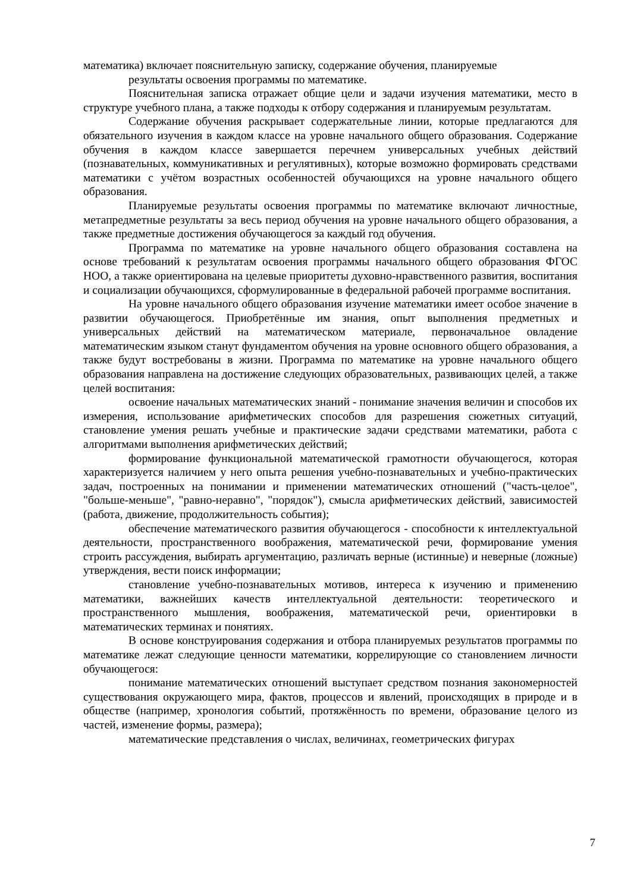математика) включает пояснительную записку, содержание обучения, планируемые
результаты освоения программы по математике.
Пояснительная записка отражает общие цели и задачи изучения математики, место в структуре учебного плана, а также подходы к отбору содержания и планируемым результатам.
Содержание обучения раскрывает содержательные линии, которые предлагаются для обязательного изучения в каждом классе на уровне начального общего образования. Содержание обучения в каждом классе завершается перечнем универсальных учебных действий (познавательных, коммуникативных и регулятивных), которые возможно формировать средствами математики с учётом возрастных особенностей обучающихся на уровне начального общего образования.
Планируемые результаты освоения программы по математике включают личностные, метапредметные результаты за весь период обучения на уровне начального общего образования, а также предметные достижения обучающегося за каждый год обучения.
Программа по математике на уровне начального общего образования составлена на основе требований к результатам освоения программы начального общего образования ФГОС НОО, а также ориентирована на целевые приоритеты духовно-нравственного развития, воспитания и социализации обучающихся, сформулированные в федеральной рабочей программе воспитания.
На уровне начального общего образования изучение математики имеет особое значение в развитии обучающегося. Приобретённые им знания, опыт выполнения предметных и универсальных действий на математическом материале, первоначальное овладение математическим языком станут фундаментом обучения на уровне основного общего образования, а также будут востребованы в жизни. Программа по математике на уровне начального общего образования направлена на достижение следующих образовательных, развивающих целей, а также целей воспитания:
освоение начальных математических знаний - понимание значения величин и способов их измерения, использование арифметических способов для разрешения сюжетных ситуаций, становление умения решать учебные и практические задачи средствами математики, работа с алгоритмами выполнения арифметических действий;
формирование функциональной математической грамотности обучающегося, которая характеризуется наличием у него опыта решения учебно-познавательных и учебно-практических задач, построенных на понимании и применении математических отношений ("часть-целое", "больше-меньше", "равно-неравно", "порядок"), смысла арифметических действий, зависимостей (работа, движение, продолжительность события);
обеспечение математического развития обучающегося - способности к интеллектуальной деятельности, пространственного воображения, математической речи, формирование умения строить рассуждения, выбирать аргументацию, различать верные (истинные) и неверные (ложные) утверждения, вести поиск информации;
становление учебно-познавательных мотивов, интереса к изучению и применению математики, важнейших качеств интеллектуальной деятельности: теоретического и пространственного мышления, воображения, математической речи, ориентировки в математических терминах и понятиях.
В основе конструирования содержания и отбора планируемых результатов программы по математике лежат следующие ценности математики, коррелирующие со становлением личности обучающегося:
понимание математических отношений выступает средством познания закономерностей существования окружающего мира, фактов, процессов и явлений, происходящих в природе и в обществе (например, хронология событий, протяжённость по времени, образование целого из частей, изменение формы, размера);
математические представления о числах, величинах, геометрических фигурах
7